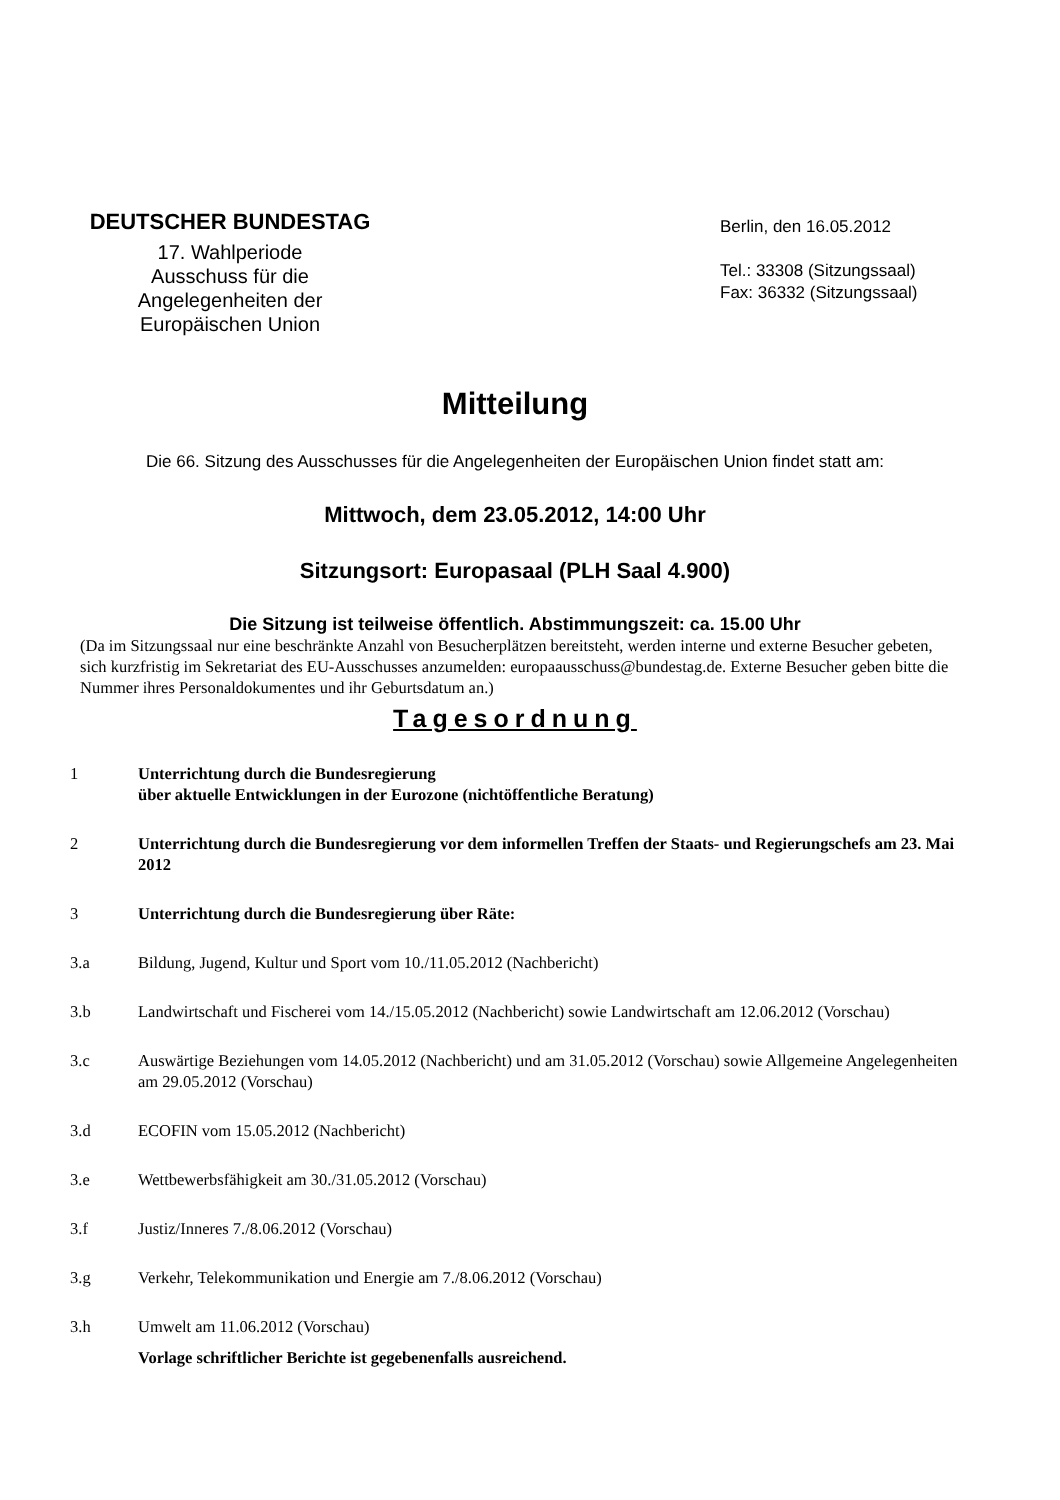DEUTSCHER BUNDESTAG
17. Wahlperiode
Ausschuss für die
Angelegenheiten der
Europäischen Union
Berlin, den 16.05.2012
Tel.: 33308 (Sitzungssaal)
Fax: 36332 (Sitzungssaal)
Mitteilung
Die 66. Sitzung des Ausschusses für die Angelegenheiten der Europäischen Union findet statt am:
Mittwoch, dem 23.05.2012, 14:00 Uhr
Sitzungsort: Europasaal (PLH Saal 4.900)
Die Sitzung ist teilweise öffentlich. Abstimmungszeit: ca. 15.00 Uhr
(Da im Sitzungssaal nur eine beschränkte Anzahl von Besucherplätzen bereitsteht, werden interne und externe Besucher gebeten, sich kurzfristig im Sekretariat des EU-Ausschusses anzumelden: europaausschuss@bundestag.de. Externe Besucher geben bitte die Nummer ihres Personaldokumentes und ihr Geburtsdatum an.)
Tagesordnung
1 Unterrichtung durch die Bundesregierung
über aktuelle Entwicklungen in der Eurozone (nichtöffentliche Beratung)
2 Unterrichtung durch die Bundesregierung vor dem informellen Treffen der Staats- und Regierungschefs am 23. Mai 2012
3 Unterrichtung durch die Bundesregierung über Räte:
3.a Bildung, Jugend, Kultur und Sport vom 10./11.05.2012 (Nachbericht)
3.b Landwirtschaft und Fischerei vom 14./15.05.2012 (Nachbericht) sowie Landwirtschaft am 12.06.2012 (Vorschau)
3.c Auswärtige Beziehungen vom 14.05.2012 (Nachbericht) und am 31.05.2012 (Vorschau) sowie Allgemeine Angelegenheiten am 29.05.2012 (Vorschau)
3.d ECOFIN vom 15.05.2012 (Nachbericht)
3.e Wettbewerbsfähigkeit am 30./31.05.2012 (Vorschau)
3.f Justiz/Inneres 7./8.06.2012 (Vorschau)
3.g Verkehr, Telekommunikation und Energie am 7./8.06.2012 (Vorschau)
3.h Umwelt am 11.06.2012 (Vorschau)
Vorlage schriftlicher Berichte ist gegebenenfalls ausreichend.